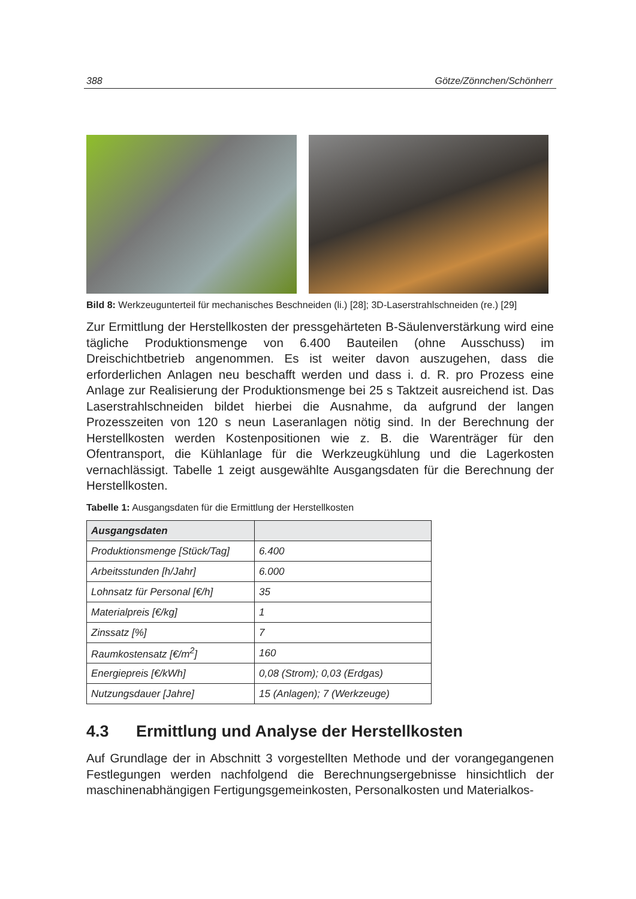388 Götze/Zönnchen/Schönherr
Bild 8: Werkzeugunterteil für mechanisches Beschneiden (li.) [28]; 3D-Laserstrahlschneiden (re.) [29]
Zur Ermittlung der Herstellkosten der pressgehärteten B-Säulenverstärkung wird eine tägliche Produktionsmenge von 6.400 Bauteilen (ohne Ausschuss) im Dreischichtbetrieb angenommen. Es ist weiter davon auszugehen, dass die erforderlichen Anlagen neu beschafft werden und dass i. d. R. pro Prozess eine Anlage zur Realisierung der Produktionsmenge bei 25 s Taktzeit ausreichend ist. Das Laserstrahlschneiden bildet hierbei die Ausnahme, da aufgrund der langen Prozesszeiten von 120 s neun Laseranlagen nötig sind. In der Berechnung der Herstellkosten werden Kostenpositionen wie z. B. die Warenträger für den Ofentransport, die Kühlanlage für die Werkzeugkühlung und die Lagerkosten vernachlässigt. Tabelle 1 zeigt ausgewählte Ausgangsdaten für die Berechnung der Herstellkosten.
Tabelle 1: Ausgangsdaten für die Ermittlung der Herstellkosten
| Ausgangsdaten | |
| --- | --- |
| Produktionsmenge [Stück/Tag] | 6.400 |
| Arbeitsstunden [h/Jahr] | 6.000 |
| Lohnsatz für Personal [€/h] | 35 |
| Materialpreis [€/kg] | 1 |
| Zinssatz [%] | 7 |
| Raumkostensatz [€/m<sup>2</sup>] | 160 |
| Energiepreis [€/kWh] | 0,08 (Strom); 0,03 (Erdgas) |
| Nutzungsdauer [Jahre] | 15 (Anlagen); 7 (Werkzeuge) |
4.3 Ermittlung und Analyse der Herstellkosten
Auf Grundlage der in Abschnitt 3 vorgestellten Methode und der vorangegangenen Festlegungen werden nachfolgend die Berechnungsergebnisse hinsichtlich der maschinenabhängigen Fertigungsgemeinkosten, Personalkosten und Materialkos-